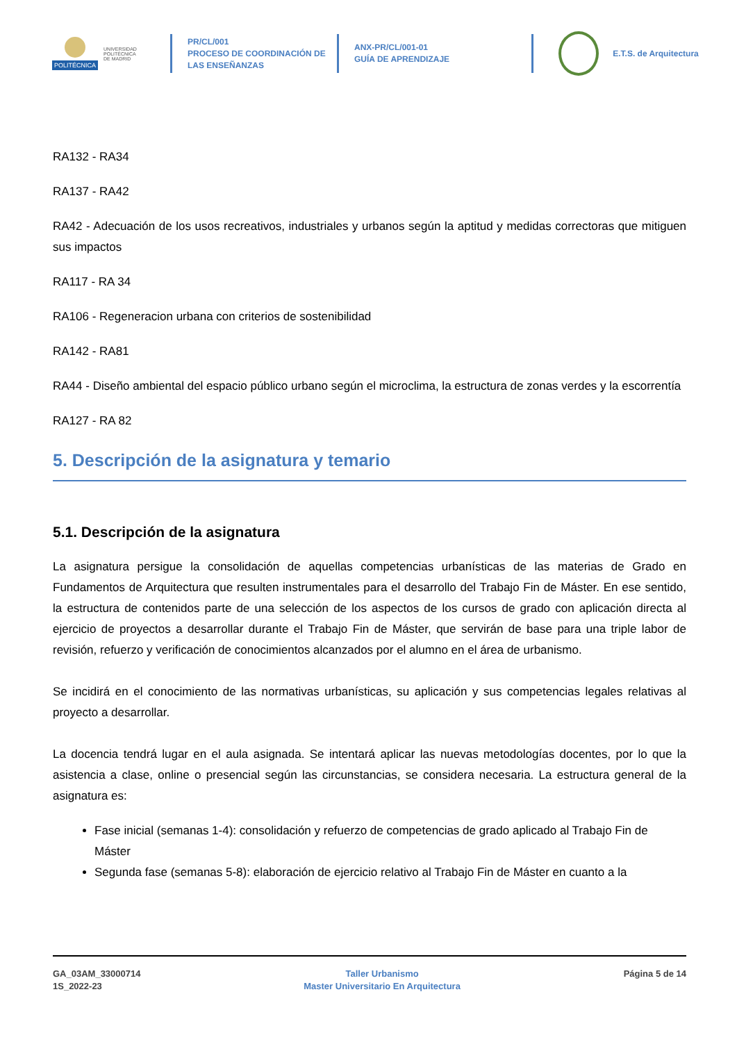POLITÉCNICA
UNIVERSIDAD
POLITÉCNICA
DE MADRID
PR/CL/001
PROCESO DE COORDINACIÓN DE
LAS ENSEÑANZAS
ANX-PR/CL/001-01
GUÍA DE APRENDIZAJE
E.T.S. de Arquitectura
RA132 - RA34
RA137 - RA42
RA42 - Adecuación de los usos recreativos, industriales y urbanos según la aptitud y medidas correctoras que mitiguen sus impactos
RA117 - RA 34
RA106 - Regeneracion urbana con criterios de sostenibilidad
RA142 - RA81
RA44 - Diseño ambiental del espacio público urbano según el microclima, la estructura de zonas verdes y la escorrentía
RA127 - RA 82
5. Descripción de la asignatura y temario
5.1. Descripción de la asignatura
La asignatura persigue la consolidación de aquellas competencias urbanísticas de las materias de Grado en Fundamentos de Arquitectura que resulten instrumentales para el desarrollo del Trabajo Fin de Máster. En ese sentido, la estructura de contenidos parte de una selección de los aspectos de los cursos de grado con aplicación directa al ejercicio de proyectos a desarrollar durante el Trabajo Fin de Máster, que servirán de base para una triple labor de revisión, refuerzo y verificación de conocimientos alcanzados por el alumno en el área de urbanismo.
Se incidirá en el conocimiento de las normativas urbanísticas, su aplicación y sus competencias legales relativas al proyecto a desarrollar.
La docencia tendrá lugar en el aula asignada. Se intentará aplicar las nuevas metodologías docentes, por lo que la asistencia a clase, online o presencial según las circunstancias, se considera necesaria. La estructura general de la asignatura es:
Fase inicial (semanas 1-4): consolidación y refuerzo de competencias de grado aplicado al Trabajo Fin de Máster
Segunda fase (semanas 5-8): elaboración de ejercicio relativo al Trabajo Fin de Máster en cuanto a la
GA_03AM_33000714
1S_2022-23
Taller Urbanismo
Master Universitario En Arquitectura
Página 5 de 14